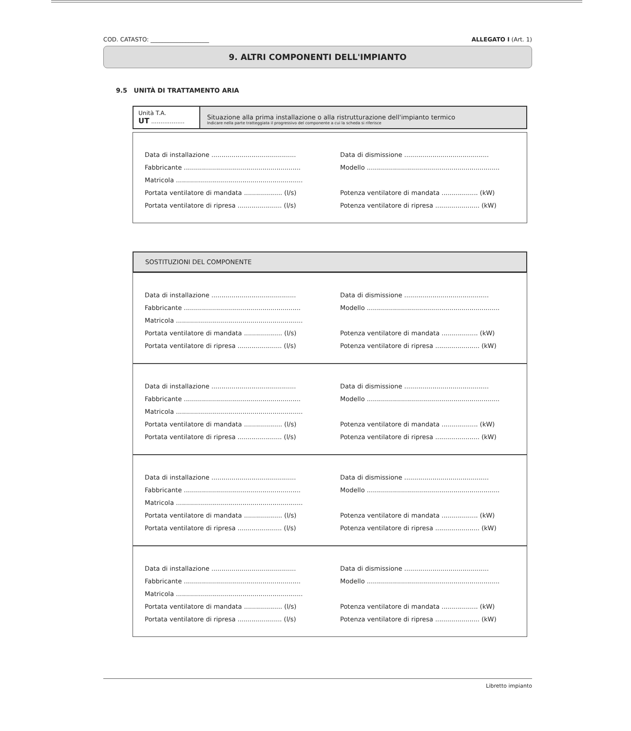COD. CATASTO: ____________________ ALLEGATO I (Art. 1)
9. ALTRI COMPONENTI DELL'IMPIANTO
9.5 UNITÀ DI TRATTAMENTO ARIA
Unità T.A.
UT ..................
Situazione alla prima installazione o alla ristrutturazione dell'impianto termico
Indicare nella parte tratteggiata il progressivo del componente a cui la scheda si riferisce
Data di installazione ..........................................
Data di dismissione ..........................................
Fabbricante ..........................................................
Modello ..................................................................
Matricola ...............................................................
Portata ventilatore di mandata ................... (l/s)
Potenza ventilatore di mandata .................. (kW)
Portata ventilatore di ripresa ...................... (l/s)
Potenza ventilatore di ripresa ...................... (kW)
SOSTITUZIONI DEL COMPONENTE
Data di installazione ..........................................
Data di dismissione ..........................................
Fabbricante ..........................................................
Modello ..................................................................
Matricola ...............................................................
Portata ventilatore di mandata ................... (l/s)
Potenza ventilatore di mandata .................. (kW)
Portata ventilatore di ripresa ...................... (l/s)
Potenza ventilatore di ripresa ...................... (kW)
Data di installazione ..........................................
Data di dismissione ..........................................
Fabbricante ..........................................................
Modello ..................................................................
Matricola ...............................................................
Portata ventilatore di mandata ................... (l/s)
Potenza ventilatore di mandata .................. (kW)
Portata ventilatore di ripresa ...................... (l/s)
Potenza ventilatore di ripresa ...................... (kW)
Data di installazione ..........................................
Data di dismissione ..........................................
Fabbricante ..........................................................
Modello ..................................................................
Matricola ...............................................................
Portata ventilatore di mandata ................... (l/s)
Potenza ventilatore di mandata .................. (kW)
Portata ventilatore di ripresa ...................... (l/s)
Potenza ventilatore di ripresa ...................... (kW)
Data di installazione ..........................................
Data di dismissione ..........................................
Fabbricante ..........................................................
Modello ..................................................................
Matricola ...............................................................
Portata ventilatore di mandata ................... (l/s)
Potenza ventilatore di mandata .................. (kW)
Portata ventilatore di ripresa ...................... (l/s)
Potenza ventilatore di ripresa ...................... (kW)
Libretto impianto